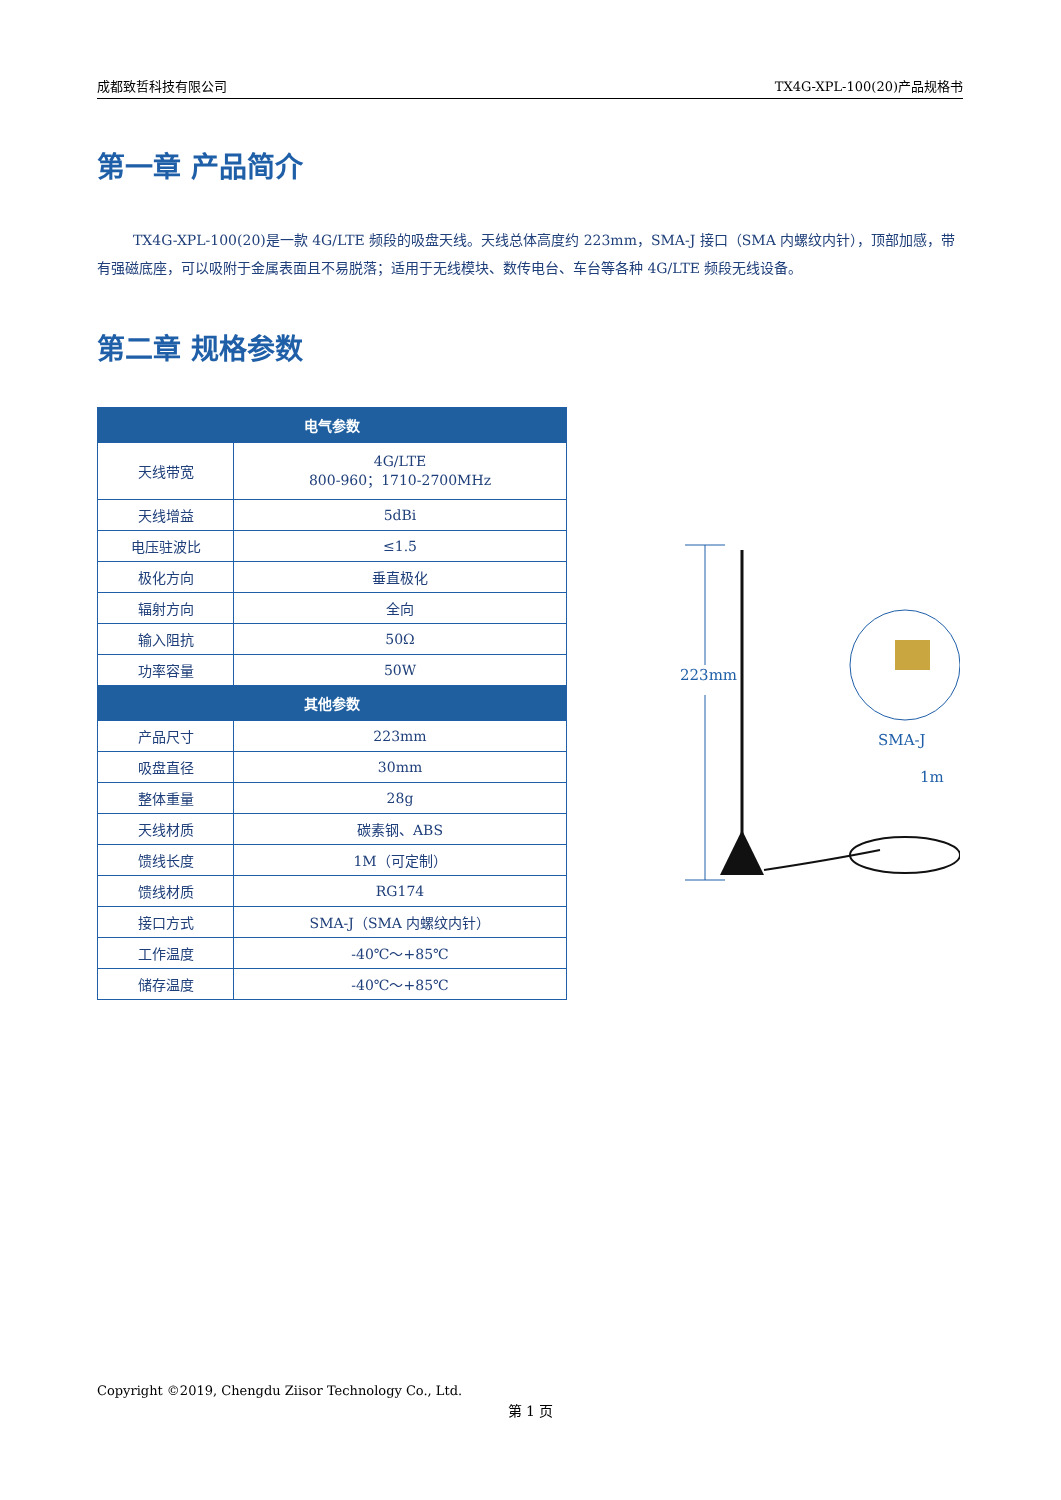成都致哲科技有限公司 TX4G-XPL-100(20)产品规格书
第一章 产品简介
TX4G-XPL-100(20)是一款 4G/LTE 频段的吸盘天线。天线总体高度约 223mm，SMA-J 接口（SMA 内螺纹内针），顶部加感，带有强磁底座，可以吸附于金属表面且不易脱落；适用于无线模块、数传电台、车台等各种 4G/LTE 频段无线设备。
第二章 规格参数
| 电气参数 | |
| --- | --- |
| 天线带宽 | 4G/LTE 800-960；1710-2700MHz |
| 天线增益 | 5dBi |
| 电压驻波比 | ≤1.5 |
| 极化方向 | 垂直极化 |
| 辐射方向 | 全向 |
| 输入阻抗 | 50Ω |
| 功率容量 | 50W |
| 其他参数 | |
| 产品尺寸 | 223mm |
| 吸盘直径 | 30mm |
| 整体重量 | 28g |
| 天线材质 | 碳素钢、ABS |
| 馈线长度 | 1M（可定制） |
| 馈线材质 | RG174 |
| 接口方式 | SMA-J（SMA 内螺纹内针） |
| 工作温度 | -40℃～+85℃ |
| 储存温度 | -40℃～+85℃ |
223mm
SMA-J
1m
Copyright ©2019, Chengdu Ziisor Technology Co., Ltd.
第 1 页